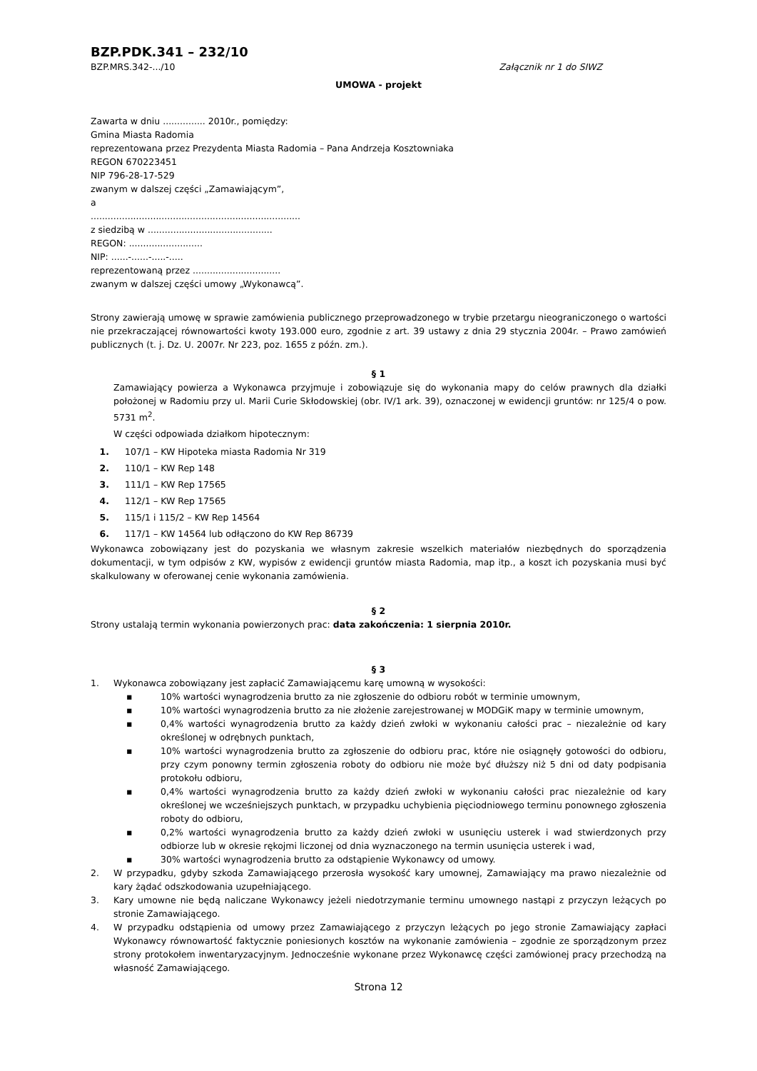BZP.PDK.341 – 232/10
BZP.MRS.342-.../10 Załącznik nr 1 do SIWZ
UMOWA - projekt
Zawarta w dniu ............... 2010r., pomiędzy:
Gmina Miasta Radomia
reprezentowana przez Prezydenta Miasta Radomia – Pana Andrzeja Kosztowniaka
REGON 670223451
NIP 796-28-17-529
zwanym w dalszej części „Zamawiającym”,
a
..........................................................................
z siedzibą w ............................................
REGON: ..........................
NIP: ......-......-.....-.....
reprezentowaną przez ...............................
zwanym w dalszej części umowy „Wykonawcą”.
Strony zawierają umowę w sprawie zamówienia publicznego przeprowadzonego w trybie przetargu nieograniczonego o wartości nie przekraczającej równowartości kwoty 193.000 euro, zgodnie z art. 39 ustawy z dnia 29 stycznia 2004r. – Prawo zamówień publicznych (t. j. Dz. U. 2007r. Nr 223, poz. 1655 z późn. zm.).
§ 1
Zamawiający powierza a Wykonawca przyjmuje i zobowiązuje się do wykonania mapy do celów prawnych dla działki położonej w Radomiu przy ul. Marii Curie Skłodowskiej (obr. IV/1 ark. 39), oznaczonej w ewidencji gruntów: nr 125/4 o pow. 5731 m<sup>2</sup>.
W części odpowiada działkom hipotecznym:
1. 107/1 – KW Hipoteka miasta Radomia Nr 319
2. 110/1 – KW Rep 148
3. 111/1 – KW Rep 17565
4. 112/1 – KW Rep 17565
5. 115/1 i 115/2 – KW Rep 14564
6. 117/1 – KW 14564 lub odłączono do KW Rep 86739
Wykonawca zobowiązany jest do pozyskania we własnym zakresie wszelkich materiałów niezbędnych do sporządzenia dokumentacji, w tym odpisów z KW, wypisów z ewidencji gruntów miasta Radomia, map itp., a koszt ich pozyskania musi być skalkulowany w oferowanej cenie wykonania zamówienia.
§ 2
Strony ustalają termin wykonania powierzonych prac: data zakończenia: 1 sierpnia 2010r.
§ 3
1. Wykonawca zobowiązany jest zapłacić Zamawiającemu karę umowną w wysokości:
▪ 10% wartości wynagrodzenia brutto za nie zgłoszenie do odbioru robót w terminie umownym,
▪ 10% wartości wynagrodzenia brutto za nie złożenie zarejestrowanej w MODGiK mapy w terminie umownym,
▪ 0,4% wartości wynagrodzenia brutto za każdy dzień zwłoki w wykonaniu całości prac – niezależnie od kary określonej w odrębnych punktach,
▪ 10% wartości wynagrodzenia brutto za zgłoszenie do odbioru prac, które nie osiągnęły gotowości do odbioru, przy czym ponowny termin zgłoszenia roboty do odbioru nie może być dłuższy niż 5 dni od daty podpisania protokołu odbioru,
▪ 0,4% wartości wynagrodzenia brutto za każdy dzień zwłoki w wykonaniu całości prac niezależnie od kary określonej we wcześniejszych punktach, w przypadku uchybienia pięciodniowego terminu ponownego zgłoszenia roboty do odbioru,
▪ 0,2% wartości wynagrodzenia brutto za każdy dzień zwłoki w usunięciu usterek i wad stwierdzonych przy odbiorze lub w okresie rękojmi liczonej od dnia wyznaczonego na termin usunięcia usterek i wad,
▪ 30% wartości wynagrodzenia brutto za odstąpienie Wykonawcy od umowy.
2. W przypadku, gdyby szkoda Zamawiającego przerosła wysokość kary umownej, Zamawiający ma prawo niezależnie od kary żądać odszkodowania uzupełniającego.
3. Kary umowne nie będą naliczane Wykonawcy jeżeli niedotrzymanie terminu umownego nastąpi z przyczyn leżących po stronie Zamawiającego.
4. W przypadku odstąpienia od umowy przez Zamawiającego z przyczyn leżących po jego stronie Zamawiający zapłaci Wykonawcy równowartość faktycznie poniesionych kosztów na wykonanie zamówienia – zgodnie ze sporządzonym przez strony protokołem inwentaryzacyjnym. Jednocześnie wykonane przez Wykonawcę części zamówionej pracy przechodzą na własność Zamawiającego.
Strona 12